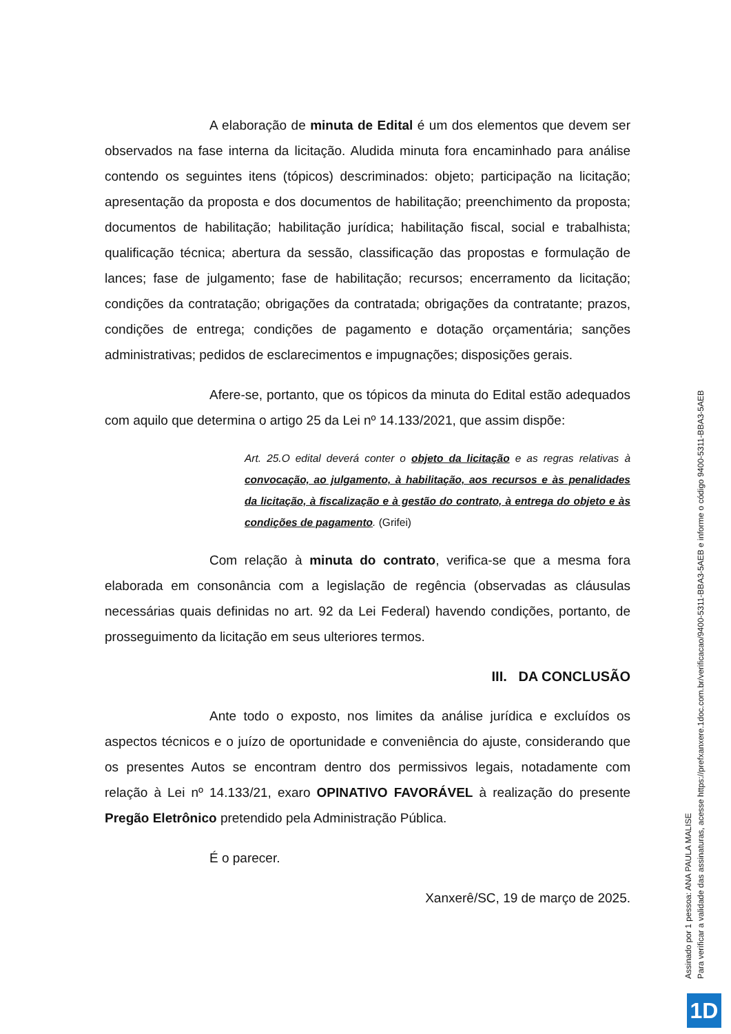A elaboração de minuta de Edital é um dos elementos que devem ser observados na fase interna da licitação. Aludida minuta fora encaminhado para análise contendo os seguintes itens (tópicos) descriminados: objeto; participação na licitação; apresentação da proposta e dos documentos de habilitação; preenchimento da proposta; documentos de habilitação; habilitação jurídica; habilitação fiscal, social e trabalhista; qualificação técnica; abertura da sessão, classificação das propostas e formulação de lances; fase de julgamento; fase de habilitação; recursos; encerramento da licitação; condições da contratação; obrigações da contratada; obrigações da contratante; prazos, condições de entrega; condições de pagamento e dotação orçamentária; sanções administrativas; pedidos de esclarecimentos e impugnações; disposições gerais.
Afere-se, portanto, que os tópicos da minuta do Edital estão adequados com aquilo que determina o artigo 25 da Lei nº 14.133/2021, que assim dispõe:
Art. 25.O edital deverá conter o objeto da licitação e as regras relativas à convocação, ao julgamento, à habilitação, aos recursos e às penalidades da licitação, à fiscalização e à gestão do contrato, à entrega do objeto e às condições de pagamento. (Grifei)
Com relação à minuta do contrato, verifica-se que a mesma fora elaborada em consonância com a legislação de regência (observadas as cláusulas necessárias quais definidas no art. 92 da Lei Federal) havendo condições, portanto, de prosseguimento da licitação em seus ulteriores termos.
III. DA CONCLUSÃO
Ante todo o exposto, nos limites da análise jurídica e excluídos os aspectos técnicos e o juízo de oportunidade e conveniência do ajuste, considerando que os presentes Autos se encontram dentro dos permissivos legais, notadamente com relação à Lei nº 14.133/21, exaro OPINATIVO FAVORÁVEL à realização do presente Pregão Eletrônico pretendido pela Administração Pública.
É o parecer.
Xanxerê/SC, 19 de março de 2025.
Assinado por 1 pessoa: ANA PAULA MALISE
Para verificar a validade das assinaturas, acesse https://prefxanxere.1doc.com.br/verificacao/9400-5311-BBA3-5AEB e informe o código 9400-5311-BBA3-5AEB
1D